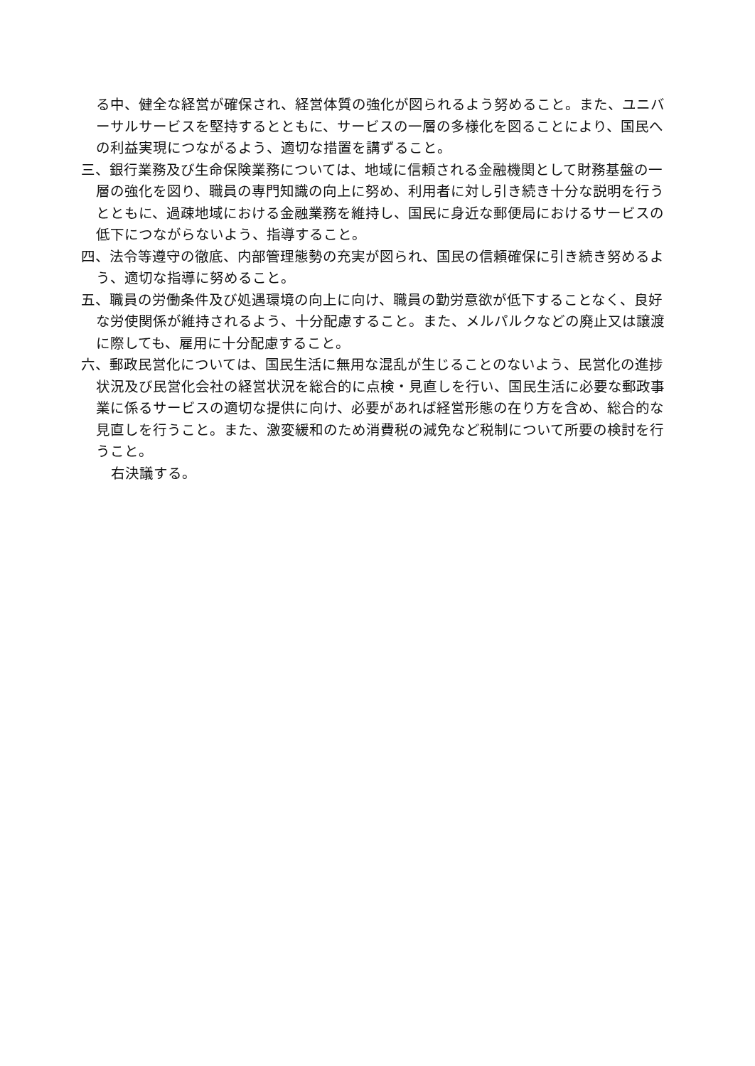る中、健全な経営が確保され、経営体質の強化が図られるよう努めること。また、ユニバーサルサービスを堅持するとともに、サービスの一層の多様化を図ることにより、国民への利益実現につながるよう、適切な措置を講ずること。
三、銀行業務及び生命保険業務については、地域に信頼される金融機関として財務基盤の一層の強化を図り、職員の専門知識の向上に努め、利用者に対し引き続き十分な説明を行うとともに、過疎地域における金融業務を維持し、国民に身近な郵便局におけるサービスの低下につながらないよう、指導すること。
四、法令等遵守の徹底、内部管理態勢の充実が図られ、国民の信頼確保に引き続き努めるよう、適切な指導に努めること。
五、職員の労働条件及び処遇環境の向上に向け、職員の勤労意欲が低下することなく、良好な労使関係が維持されるよう、十分配慮すること。また、メルパルクなどの廃止又は譲渡に際しても、雇用に十分配慮すること。
六、郵政民営化については、国民生活に無用な混乱が生じることのないよう、民営化の進捗状況及び民営化会社の経営状況を総合的に点検・見直しを行い、国民生活に必要な郵政事業に係るサービスの適切な提供に向け、必要があれば経営形態の在り方を含め、総合的な見直しを行うこと。また、激変緩和のため消費税の減免など税制について所要の検討を行うこと。
右決議する。